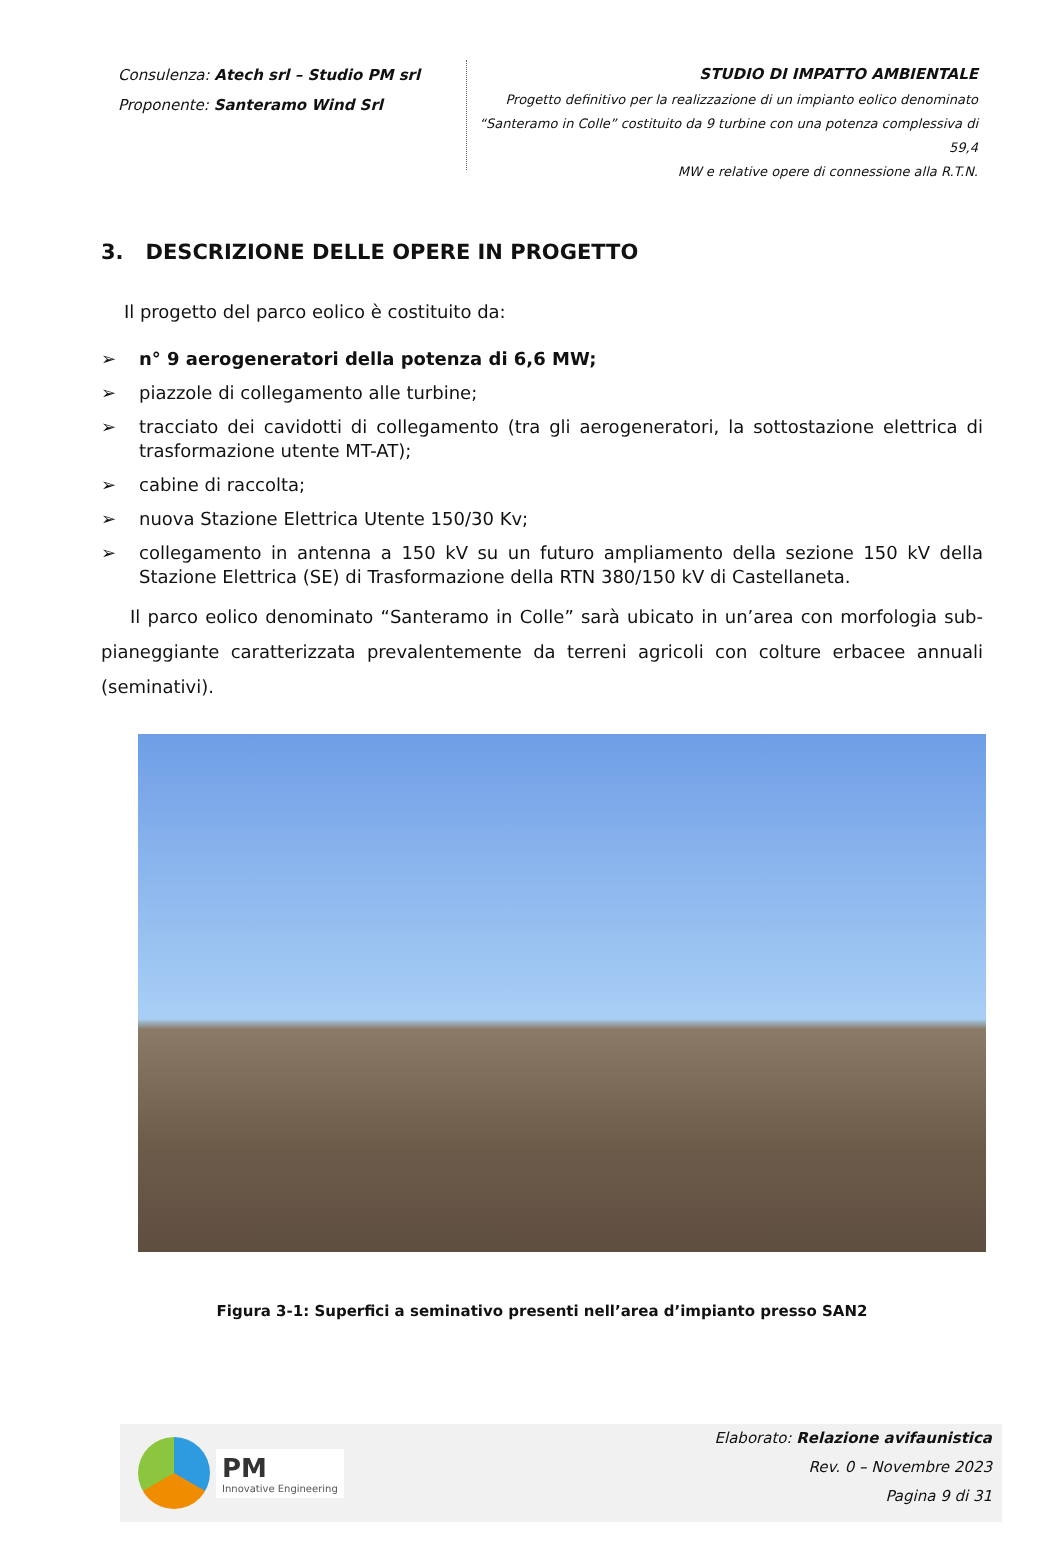Consulenza: Atech srl – Studio PM srl
Proponente: Santeramo Wind Srl
STUDIO DI IMPATTO AMBIENTALE
Progetto definitivo per la realizzazione di un impianto eolico denominato
“Santeramo in Colle” costituito da 9 turbine con una potenza complessiva di 59,4
MW e relative opere di connessione alla R.T.N.
3. DESCRIZIONE DELLE OPERE IN PROGETTO
Il progetto del parco eolico è costituito da:
➢ n° 9 aerogeneratori della potenza di 6,6 MW;
➢ piazzole di collegamento alle turbine;
➢ tracciato dei cavidotti di collegamento (tra gli aerogeneratori, la sottostazione elettrica di trasformazione utente MT-AT);
➢ cabine di raccolta;
➢ nuova Stazione Elettrica Utente 150/30 Kv;
➢ collegamento in antenna a 150 kV su un futuro ampliamento della sezione 150 kV della Stazione Elettrica (SE) di Trasformazione della RTN 380/150 kV di Castellaneta.
Il parco eolico denominato “Santeramo in Colle” sarà ubicato in un’area con morfologia sub-pianeggiante caratterizzata prevalentemente da terreni agricoli con colture erbacee annuali (seminativi).
Figura 3-1: Superfici a seminativo presenti nell’area d’impianto presso SAN2
PM
Innovative Engineering
Elaborato: Relazione avifaunistica
Rev. 0 – Novembre 2023
Pagina 9 di 31